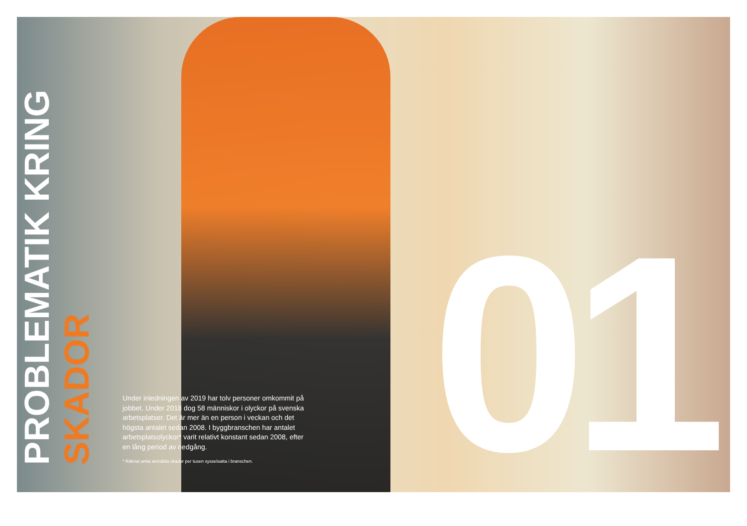PROBLEMATIK KRING
SKADOR
Under inledningen av 2019 har tolv personer omkommit på jobbet. Under 2018 dog 58 människor i olyckor på svenska arbetsplatser. Det är mer än en person i veckan och det högsta antalet sedan 2008. I byggbranschen har antalet arbetsplatsolyckor* varit relativt konstant sedan 2008, efter en lång period av nedgång.
* Räknat antal anmälda skador per tusen sysselsatta i branschen.
01